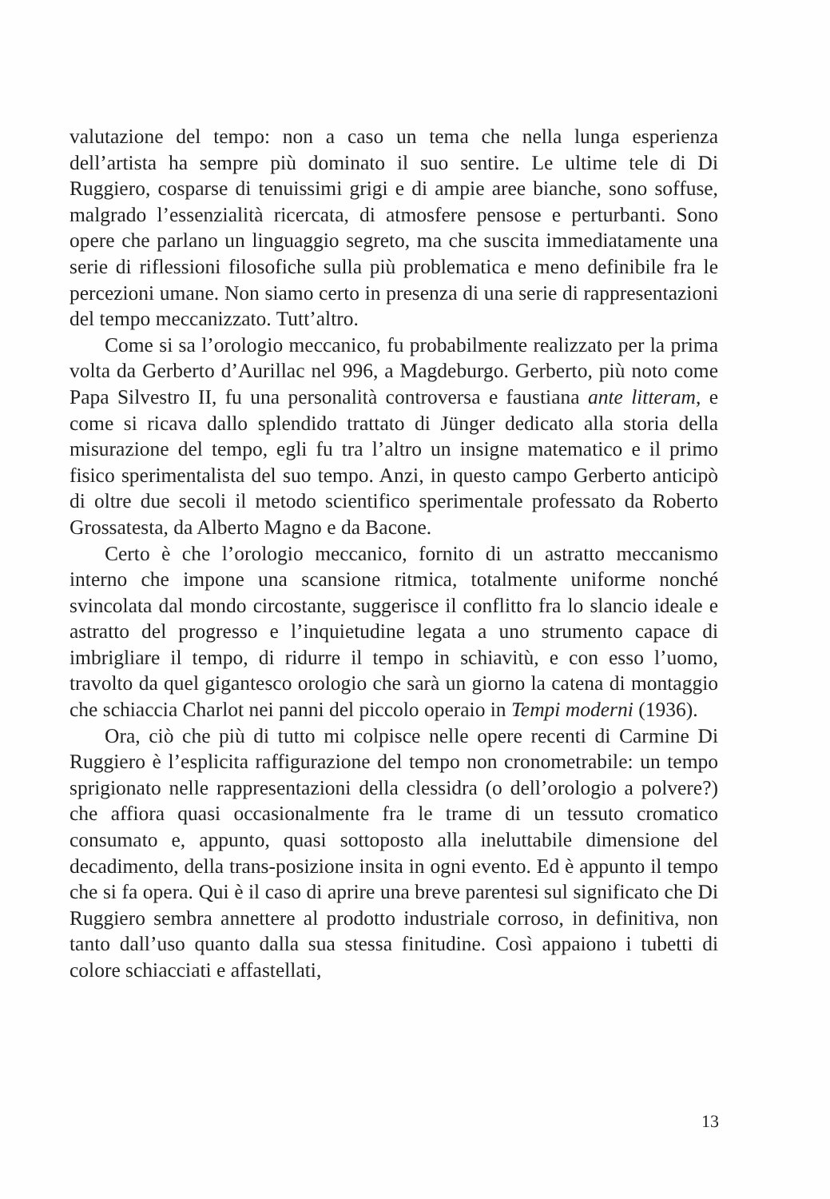valutazione del tempo: non a caso un tema che nella lunga esperienza dell’artista ha sempre più dominato il suo sentire. Le ultime tele di Di Ruggiero, cosparse di tenuissimi grigi e di ampie aree bianche, sono soffuse, malgrado l’essenzialità ricercata, di atmosfere pensose e perturbanti. Sono opere che parlano un linguaggio segreto, ma che suscita immediatamente una serie di riflessioni filosofiche sulla più problematica e meno definibile fra le percezioni umane. Non siamo certo in presenza di una serie di rappresentazioni del tempo meccanizzato. Tutt’altro.
Come si sa l’orologio meccanico, fu probabilmente realizzato per la prima volta da Gerberto d’Aurillac nel 996, a Magdeburgo. Gerberto, più noto come Papa Silvestro II, fu una personalità controversa e faustiana ante litteram, e come si ricava dallo splendido trattato di Jünger dedicato alla storia della misurazione del tempo, egli fu tra l’altro un insigne matematico e il primo fisico sperimentalista del suo tempo. Anzi, in questo campo Gerberto anticipò di oltre due secoli il metodo scientifico sperimentale professato da Roberto Grossatesta, da Alberto Magno e da Bacone.
Certo è che l’orologio meccanico, fornito di un astratto meccanismo interno che impone una scansione ritmica, totalmente uniforme nonché svincolata dal mondo circostante, suggerisce il conflitto fra lo slancio ideale e astratto del progresso e l’inquietudine legata a uno strumento capace di imbrigliare il tempo, di ridurre il tempo in schiavitù, e con esso l’uomo, travolto da quel gigantesco orologio che sarà un giorno la catena di montaggio che schiaccia Charlot nei panni del piccolo operaio in Tempi moderni (1936).
Ora, ciò che più di tutto mi colpisce nelle opere recenti di Carmine Di Ruggiero è l’esplicita raffigurazione del tempo non cronometrabile: un tempo sprigionato nelle rappresentazioni della clessidra (o dell’orologio a polvere?) che affiora quasi occasionalmente fra le trame di un tessuto cromatico consumato e, appunto, quasi sottoposto alla ineluttabile dimensione del decadimento, della trans-posizione insita in ogni evento. Ed è appunto il tempo che si fa opera. Qui è il caso di aprire una breve parentesi sul significato che Di Ruggiero sembra annettere al prodotto industriale corroso, in definitiva, non tanto dall’uso quanto dalla sua stessa finitudine. Così appaiono i tubetti di colore schiacciati e affastellati,
13